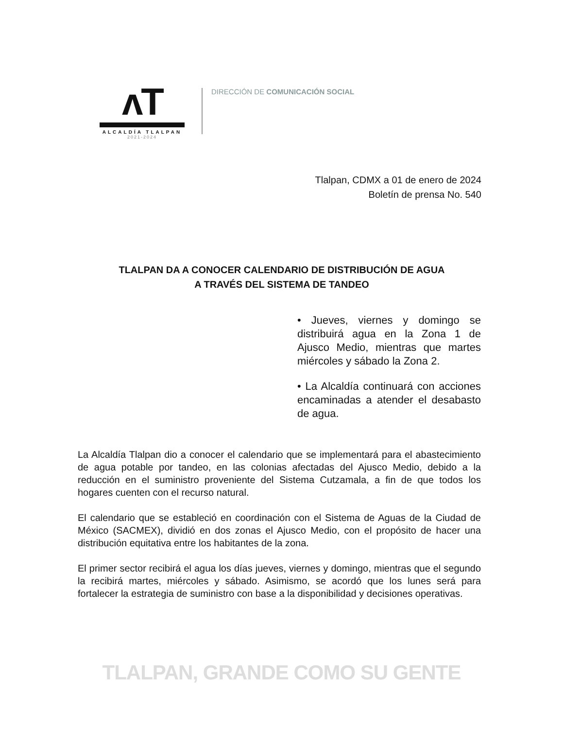ʌT
ALCALDÍA TLALPAN
2021-2024
DIRECCIÓN DE COMUNICACIÓN SOCIAL
Tlalpan, CDMX a 01 de enero de 2024
Boletín de prensa No. 540
TLALPAN DA A CONOCER CALENDARIO DE DISTRIBUCIÓN DE AGUA
A TRAVÉS DEL SISTEMA DE TANDEO
• Jueves, viernes y domingo se distribuirá agua en la Zona 1 de Ajusco Medio, mientras que martes miércoles y sábado la Zona 2.
• La Alcaldía continuará con acciones encaminadas a atender el desabasto de agua.
La Alcaldía Tlalpan dio a conocer el calendario que se implementará para el abastecimiento de agua potable por tandeo, en las colonias afectadas del Ajusco Medio, debido a la reducción en el suministro proveniente del Sistema Cutzamala, a fin de que todos los hogares cuenten con el recurso natural.
El calendario que se estableció en coordinación con el Sistema de Aguas de la Ciudad de México (SACMEX), dividió en dos zonas el Ajusco Medio, con el propósito de hacer una distribución equitativa entre los habitantes de la zona.
El primer sector recibirá el agua los días jueves, viernes y domingo, mientras que el segundo la recibirá martes, miércoles y sábado. Asimismo, se acordó que los lunes será para fortalecer la estrategia de suministro con base a la disponibilidad y decisiones operativas.
TLALPAN, GRANDE COMO SU GENTE